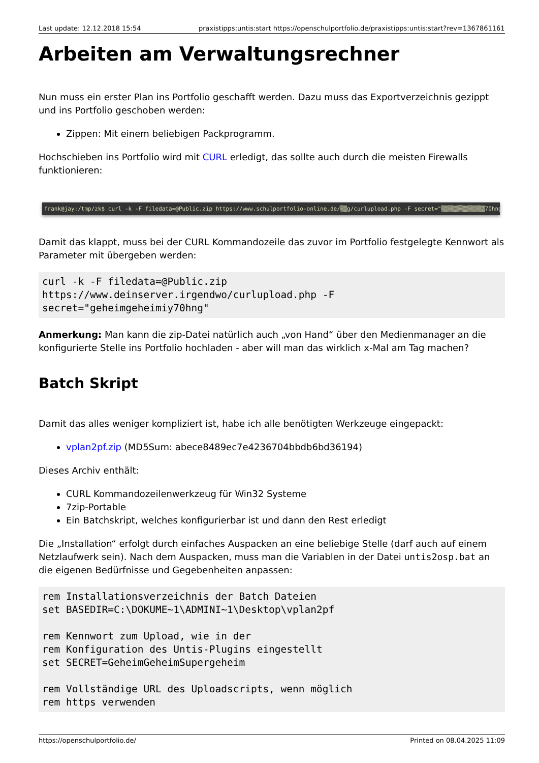Last update: 12.12.2018 15:54 praxistipps:untis:start https://openschulportfolio.de/praxistipps:untis:start?rev=1367861161
Arbeiten am Verwaltungsrechner
Nun muss ein erster Plan ins Portfolio geschafft werden. Dazu muss das Exportverzeichnis gezippt und ins Portfolio geschoben werden:
Zippen: Mit einem beliebigen Packprogramm.
Hochschieben ins Portfolio wird mit CURL erledigt, das sollte auch durch die meisten Firewalls funktionieren:
frank@jay:/tmp/zk$ curl -k -F filedata=@Public.zip https://www.schulportfolio-online.de/▒▒g/curlupload.php -F secret="▒▒▒▒▒▒▒▒▒▒▒▒▒70hng"
Damit das klappt, muss bei der CURL Kommandozeile das zuvor im Portfolio festgelegte Kennwort als Parameter mit übergeben werden:
curl -k -F filedata=@Public.zip
https://www.deinserver.irgendwo/curlupload.php -F
secret="geheimgeheimiy70hng"
Anmerkung: Man kann die zip-Datei natürlich auch „von Hand“ über den Medienmanager an die konfigurierte Stelle ins Portfolio hochladen - aber will man das wirklich x-Mal am Tag machen?
Batch Skript
Damit das alles weniger kompliziert ist, habe ich alle benötigten Werkzeuge eingepackt:
vplan2pf.zip (MD5Sum: abece8489ec7e4236704bbdb6bd36194)
Dieses Archiv enthält:
CURL Kommandozeilenwerkzeug für Win32 Systeme
7zip-Portable
Ein Batchskript, welches konfigurierbar ist und dann den Rest erledigt
Die „Installation“ erfolgt durch einfaches Auspacken an eine beliebige Stelle (darf auch auf einem Netzlaufwerk sein). Nach dem Auspacken, muss man die Variablen in der Datei untis2osp.bat an die eigenen Bedürfnisse und Gegebenheiten anpassen:
rem Installationsverzeichnis der Batch Dateien
set BASEDIR=C:\DOKUME~1\ADMINI~1\Desktop\vplan2pf

rem Kennwort zum Upload, wie in der
rem Konfiguration des Untis-Plugins eingestellt
set SECRET=GeheimGeheimSupergeheim

rem Vollständige URL des Uploadscripts, wenn möglich
rem https verwenden
https://openschulportfolio.de/ Printed on 08.04.2025 11:09